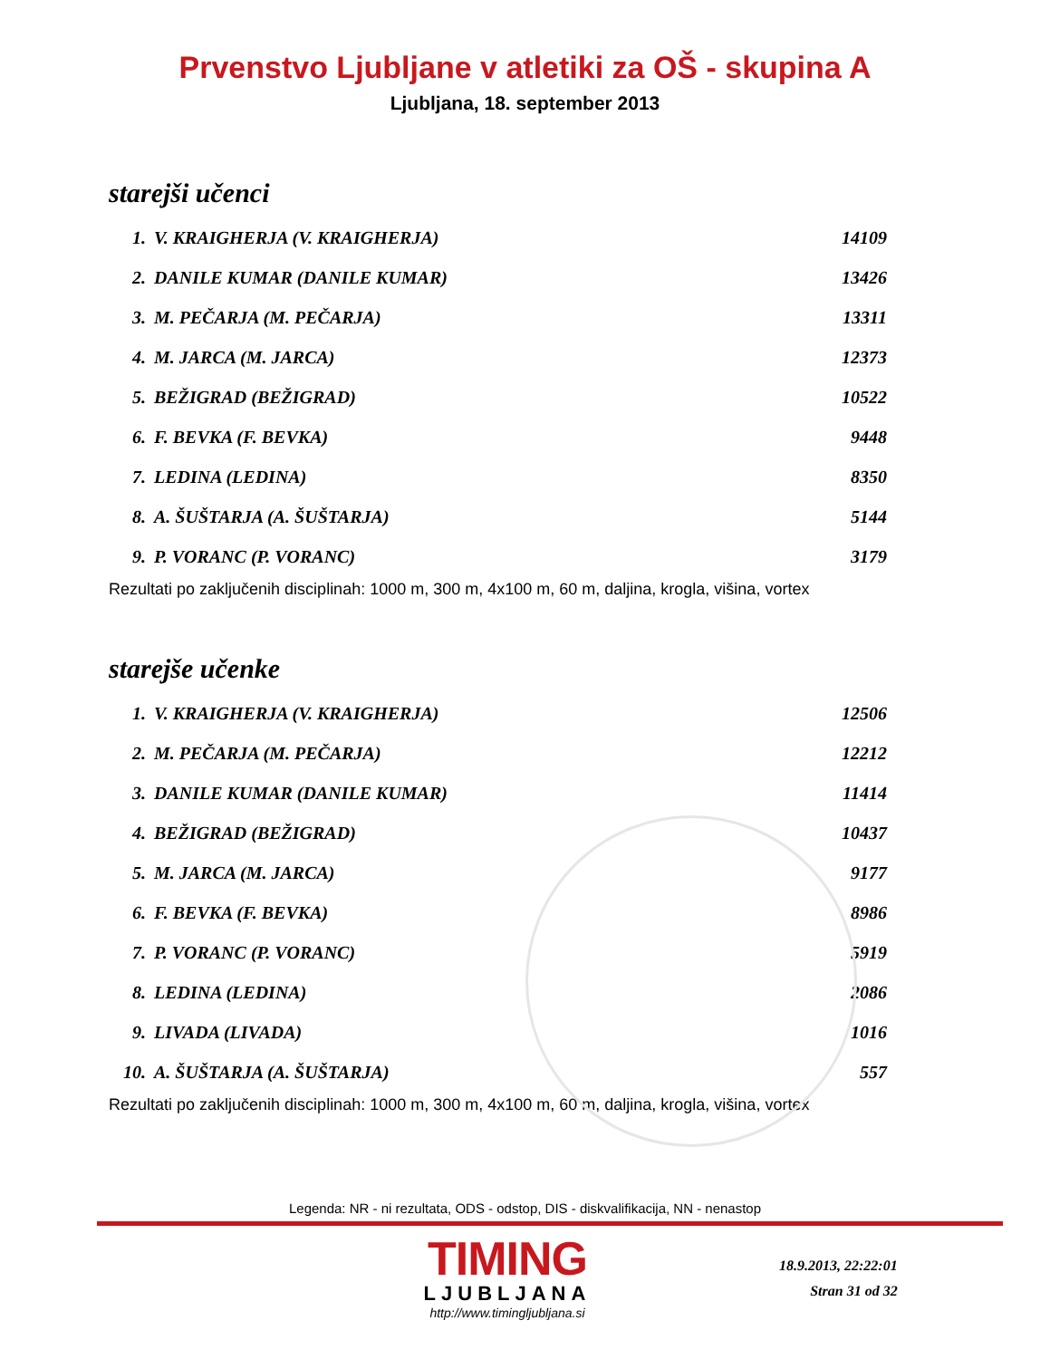Prvenstvo Ljubljane v atletiki za OŠ - skupina A
Ljubljana, 18. september 2013
starejši učenci
| 1. | V. KRAIGHERJA (V. KRAIGHERJA) | 14109 |
| 2. | DANILE KUMAR (DANILE KUMAR) | 13426 |
| 3. | M. PEČARJA (M. PEČARJA) | 13311 |
| 4. | M. JARCA (M. JARCA) | 12373 |
| 5. | BEŽIGRAD (BEŽIGRAD) | 10522 |
| 6. | F. BEVKA (F. BEVKA) | 9448 |
| 7. | LEDINA (LEDINA) | 8350 |
| 8. | A. ŠUŠTARJA (A. ŠUŠTARJA) | 5144 |
| 9. | P. VORANC (P. VORANC) | 3179 |
Rezultati po zaključenih disciplinah: 1000 m, 300 m, 4x100 m, 60 m, daljina, krogla, višina, vortex
starejše učenke
| 1. | V. KRAIGHERJA (V. KRAIGHERJA) | 12506 |
| 2. | M. PEČARJA (M. PEČARJA) | 12212 |
| 3. | DANILE KUMAR (DANILE KUMAR) | 11414 |
| 4. | BEŽIGRAD (BEŽIGRAD) | 10437 |
| 5. | M. JARCA (M. JARCA) | 9177 |
| 6. | F. BEVKA (F. BEVKA) | 8986 |
| 7. | P. VORANC (P. VORANC) | 5919 |
| 8. | LEDINA (LEDINA) | 2086 |
| 9. | LIVADA (LIVADA) | 1016 |
| 10. | A. ŠUŠTARJA (A. ŠUŠTARJA) | 557 |
Rezultati po zaključenih disciplinah: 1000 m, 300 m, 4x100 m, 60 m, daljina, krogla, višina, vortex
Legenda: NR - ni rezultata, ODS - odstop, DIS - diskvalifikacija, NN - nenastop
TIMING
LJUBLJANA
http://www.timingljubljana.si
18.9.2013, 22:22:01
Stran 31 od 32